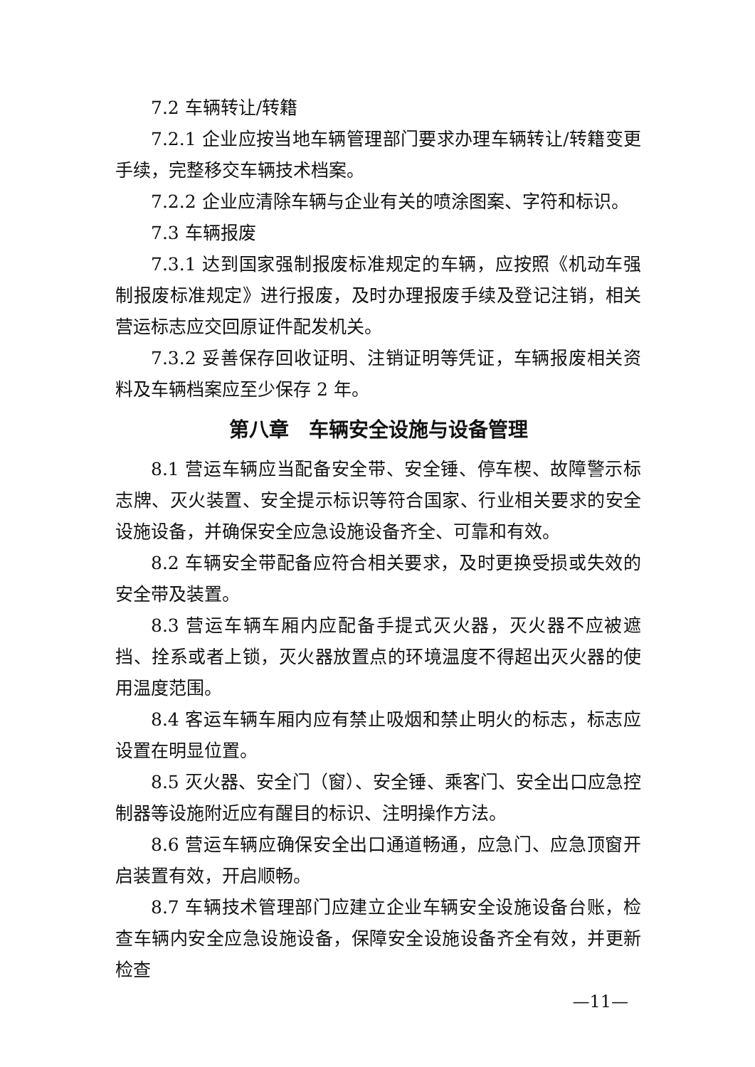7.2 车辆转让/转籍
7.2.1 企业应按当地车辆管理部门要求办理车辆转让/转籍变更手续，完整移交车辆技术档案。
7.2.2 企业应清除车辆与企业有关的喷涂图案、字符和标识。
7.3 车辆报废
7.3.1 达到国家强制报废标准规定的车辆，应按照《机动车强制报废标准规定》进行报废，及时办理报废手续及登记注销，相关营运标志应交回原证件配发机关。
7.3.2 妥善保存回收证明、注销证明等凭证，车辆报废相关资料及车辆档案应至少保存 2 年。
第八章　车辆安全设施与设备管理
8.1 营运车辆应当配备安全带、安全锤、停车楔、故障警示标志牌、灭火装置、安全提示标识等符合国家、行业相关要求的安全设施设备，并确保安全应急设施设备齐全、可靠和有效。
8.2 车辆安全带配备应符合相关要求，及时更换受损或失效的安全带及装置。
8.3 营运车辆车厢内应配备手提式灭火器，灭火器不应被遮挡、拴系或者上锁，灭火器放置点的环境温度不得超出灭火器的使用温度范围。
8.4 客运车辆车厢内应有禁止吸烟和禁止明火的标志，标志应设置在明显位置。
8.5 灭火器、安全门（窗）、安全锤、乘客门、安全出口应急控制器等设施附近应有醒目的标识、注明操作方法。
8.6 营运车辆应确保安全出口通道畅通，应急门、应急顶窗开启装置有效，开启顺畅。
8.7 车辆技术管理部门应建立企业车辆安全设施设备台账，检查车辆内安全应急设施设备，保障安全设施设备齐全有效，并更新检查
—11—